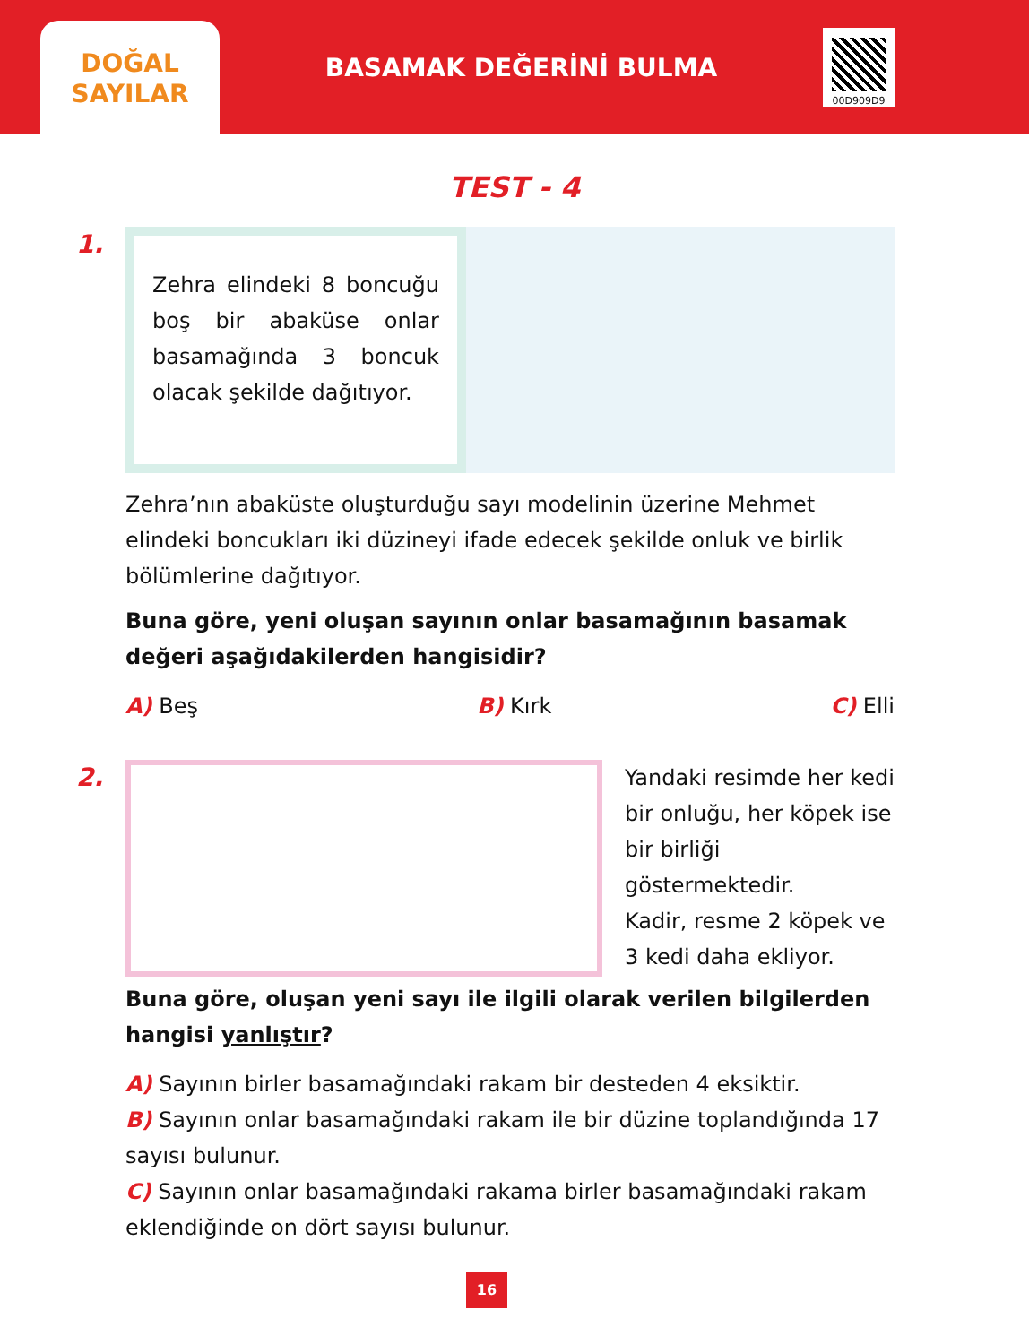DOĞAL
SAYILAR
BASAMAK DEĞERİNİ BULMA
00D909D9
TEST - 4
1.
Zehra elindeki 8 boncuğu boş bir abaküse onlar basamağında 3 boncuk olacak şekilde dağıtıyor.
Zehra’nın abaküste oluşturduğu sayı modelinin üzerine Mehmet elindeki boncukları iki düzineyi ifade edecek şekilde onluk ve birlik bölümlerine dağıtıyor.
Buna göre, yeni oluşan sayının onlar basamağının basamak değeri aşağıdakilerden hangisidir?
A) Beş B) Kırk C) Elli
2.
Yandaki resimde her kedi bir onluğu, her köpek ise bir birliği göstermektedir.
Kadir, resme 2 köpek ve 3 kedi daha ekliyor.
Buna göre, oluşan yeni sayı ile ilgili olarak verilen bilgilerden hangisi yanlıştır?
A) Sayının birler basamağındaki rakam bir desteden 4 eksiktir.
B) Sayının onlar basamağındaki rakam ile bir düzine toplandığında 17 sayısı bulunur.
C) Sayının onlar basamağındaki rakama birler basamağındaki rakam eklendiğinde on dört sayısı bulunur.
16